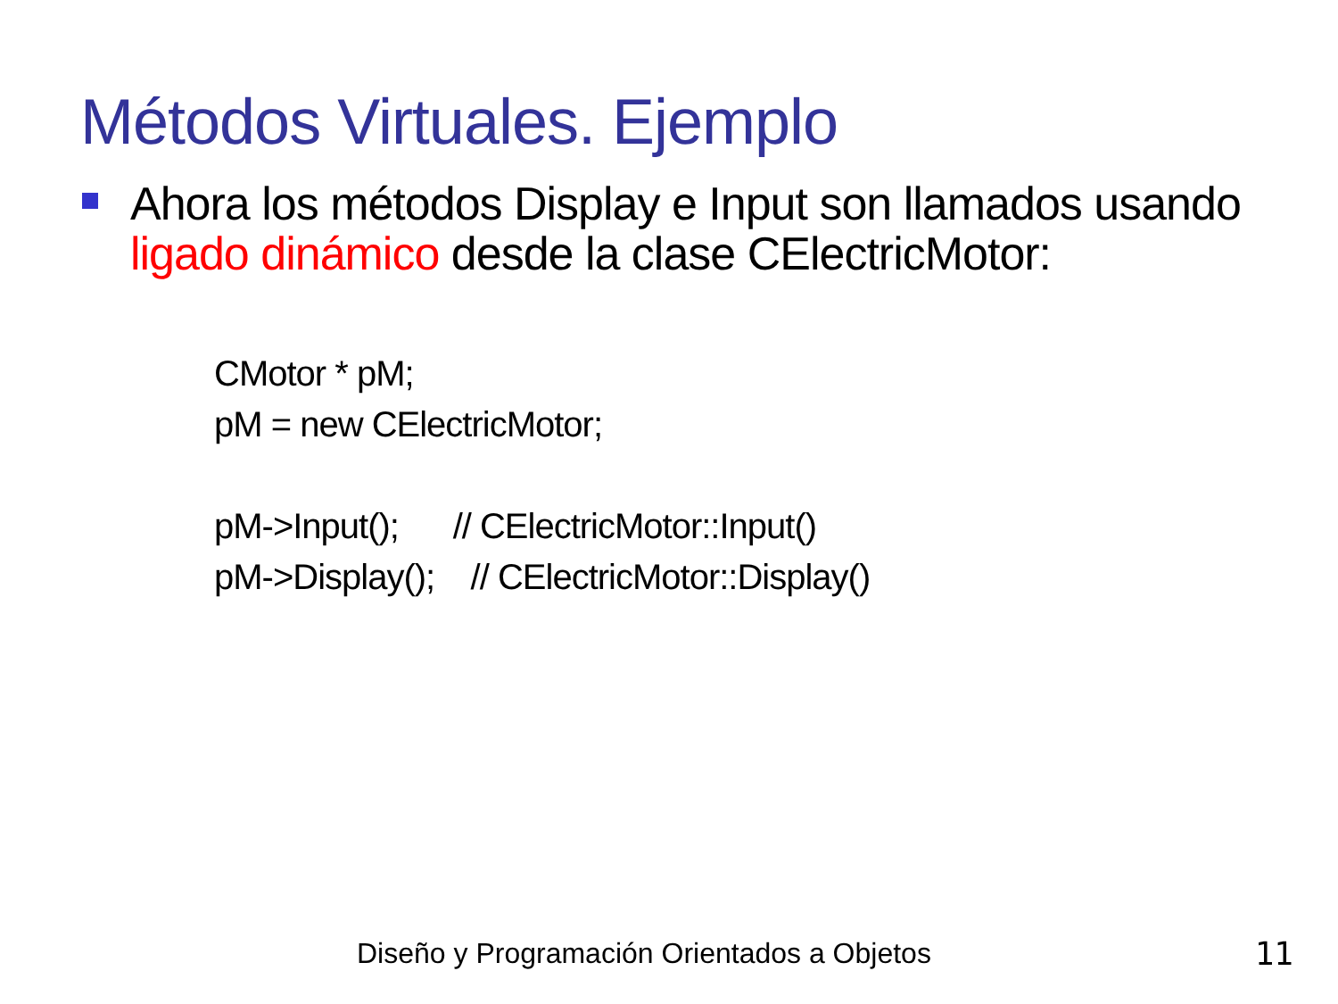Métodos Virtuales. Ejemplo
Ahora los métodos Display e Input son llamados usando ligado dinámico desde la clase CElectricMotor:
CMotor * pM;
pM = new CElectricMotor;
pM->Input(); // CElectricMotor::Input()
pM->Display(); // CElectricMotor::Display()
Diseño y Programación Orientados a Objetos
11